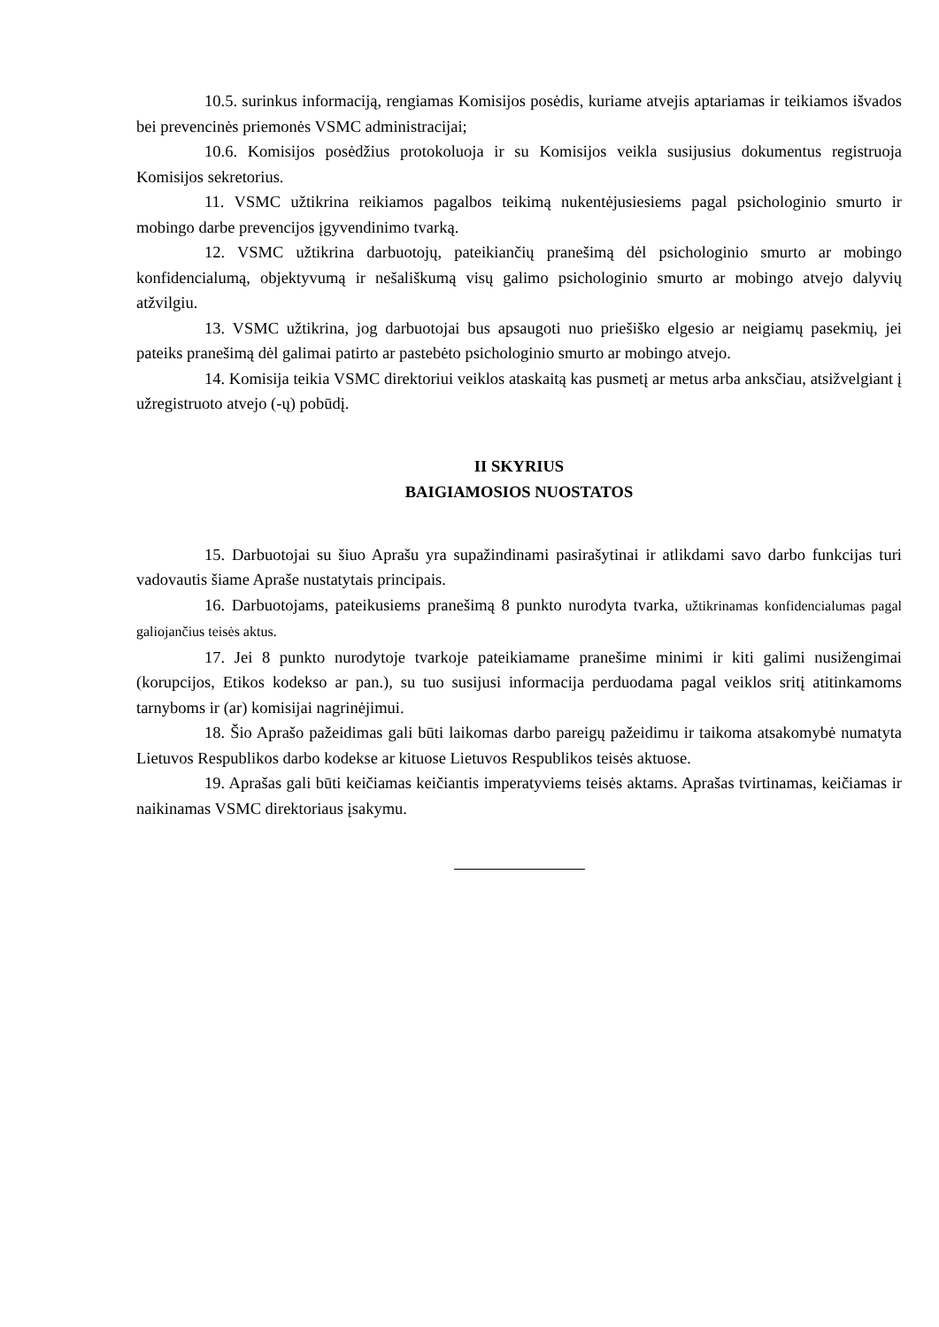10.5. surinkus informaciją, rengiamas Komisijos posėdis, kuriame atvejis aptariamas ir teikiamos išvados bei prevencinės priemonės VSMC administracijai;
10.6. Komisijos posėdžius protokoluoja ir su Komisijos veikla susijusius dokumentus registruoja Komisijos sekretorius.
11. VSMC užtikrina reikiamos pagalbos teikimą nukentėjusiesiems pagal psichologinio smurto ir mobingo darbe prevencijos įgyvendinimo tvarką.
12. VSMC užtikrina darbuotojų, pateikiančių pranešimą dėl psichologinio smurto ar mobingo konfidencialumą, objektyvumą ir nešališkumą visų galimo psichologinio smurto ar mobingo atvejo dalyvių atžvilgiu.
13. VSMC užtikrina, jog darbuotojai bus apsaugoti nuo priešiško elgesio ar neigiamų pasekmių, jei pateiks pranešimą dėl galimai patirto ar pastebėto psichologinio smurto ar mobingo atvejo.
14. Komisija teikia VSMC direktoriui veiklos ataskaitą kas pusmetį ar metus arba anksčiau, atsižvelgiant į užregistruoto atvejo (-ų) pobūdį.
II SKYRIUS
BAIGIAMOSIOS NUOSTATOS
15. Darbuotojai su šiuo Aprašu yra supažindinami pasirašytinai ir atlikdami savo darbo funkcijas turi vadovautis šiame Apraše nustatytais principais.
16. Darbuotojams, pateikusiems pranešimą 8 punkto nurodyta tvarka, užtikrinamas konfidencialumas pagal galiojančius teisės aktus.
17. Jei 8 punkto nurodytoje tvarkoje pateikiamame pranešime minimi ir kiti galimi nusižengimai (korupcijos, Etikos kodekso ar pan.), su tuo susijusi informacija perduodama pagal veiklos sritį atitinkamoms tarnyboms ir (ar) komisijai nagrinėjimui.
18. Šio Aprašo pažeidimas gali būti laikomas darbo pareigų pažeidimu ir taikoma atsakomybė numatyta Lietuvos Respublikos darbo kodekse ar kituose Lietuvos Respublikos teisės aktuose.
19. Aprašas gali būti keičiamas keičiantis imperatyviems teisės aktams. Aprašas tvirtinamas, keičiamas ir naikinamas VSMC direktoriaus įsakymu.